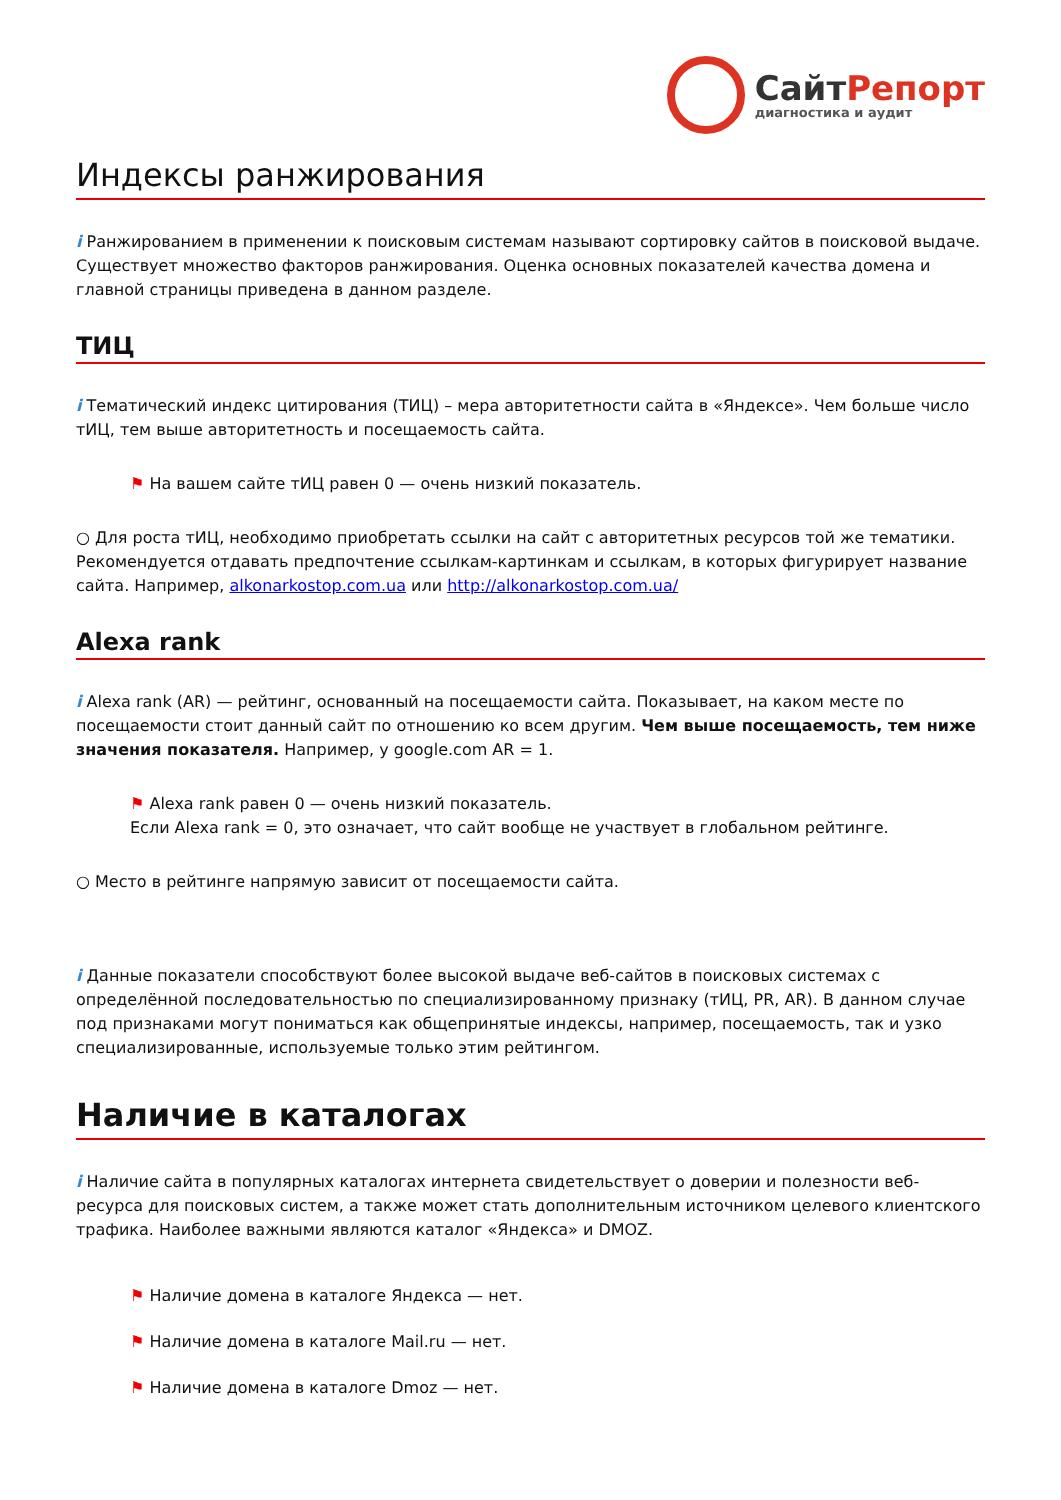СайтРепорт
диагностика и аудит
Индексы ранжирования
i Ранжированием в применении к поисковым системам называют сортировку сайтов в поисковой выдаче. Существует множество факторов ранжирования. Оценка основных показателей качества домена и главной страницы приведена в данном разделе.
ТИЦ
i Тематический индекс цитирования (ТИЦ) – мера авторитетности сайта в «Яндексе». Чем больше число тИЦ, тем выше авторитетность и посещаемость сайта.
⚑ На вашем сайте тИЦ равен 0 — очень низкий показатель.
○ Для роста тИЦ, необходимо приобретать ссылки на сайт с авторитетных ресурсов той же тематики. Рекомендуется отдавать предпочтение ссылкам-картинкам и ссылкам, в которых фигурирует название сайта. Например, alkonarkostop.com.ua или http://alkonarkostop.com.ua/
Alexa rank
i Alexa rank (AR) — рейтинг, основанный на посещаемости сайта. Показывает, на каком месте по посещаемости стоит данный сайт по отношению ко всем другим. Чем выше посещаемость, тем ниже значения показателя. Например, у google.com AR = 1.
⚑ Alexa rank равен 0 — очень низкий показатель.
Если Alexa rank = 0, это означает, что сайт вообще не участвует в глобальном рейтинге.
○ Место в рейтинге напрямую зависит от посещаемости сайта.
i Данные показатели способствуют более высокой выдаче веб-сайтов в поисковых системах с определённой последовательностью по специализированному признаку (тИЦ, PR, AR). В данном случае под признаками могут пониматься как общепринятые индексы, например, посещаемость, так и узко специализированные, используемые только этим рейтингом.
Наличие в каталогах
i Наличие сайта в популярных каталогах интернета свидетельствует о доверии и полезности веб-ресурса для поисковых систем, а также может стать дополнительным источником целевого клиентского трафика. Наиболее важными являются каталог «Яндекса» и DMOZ.
⚑ Наличие домена в каталоге Яндекса — нет.
⚑ Наличие домена в каталоге Mail.ru — нет.
⚑ Наличие домена в каталоге Dmoz — нет.